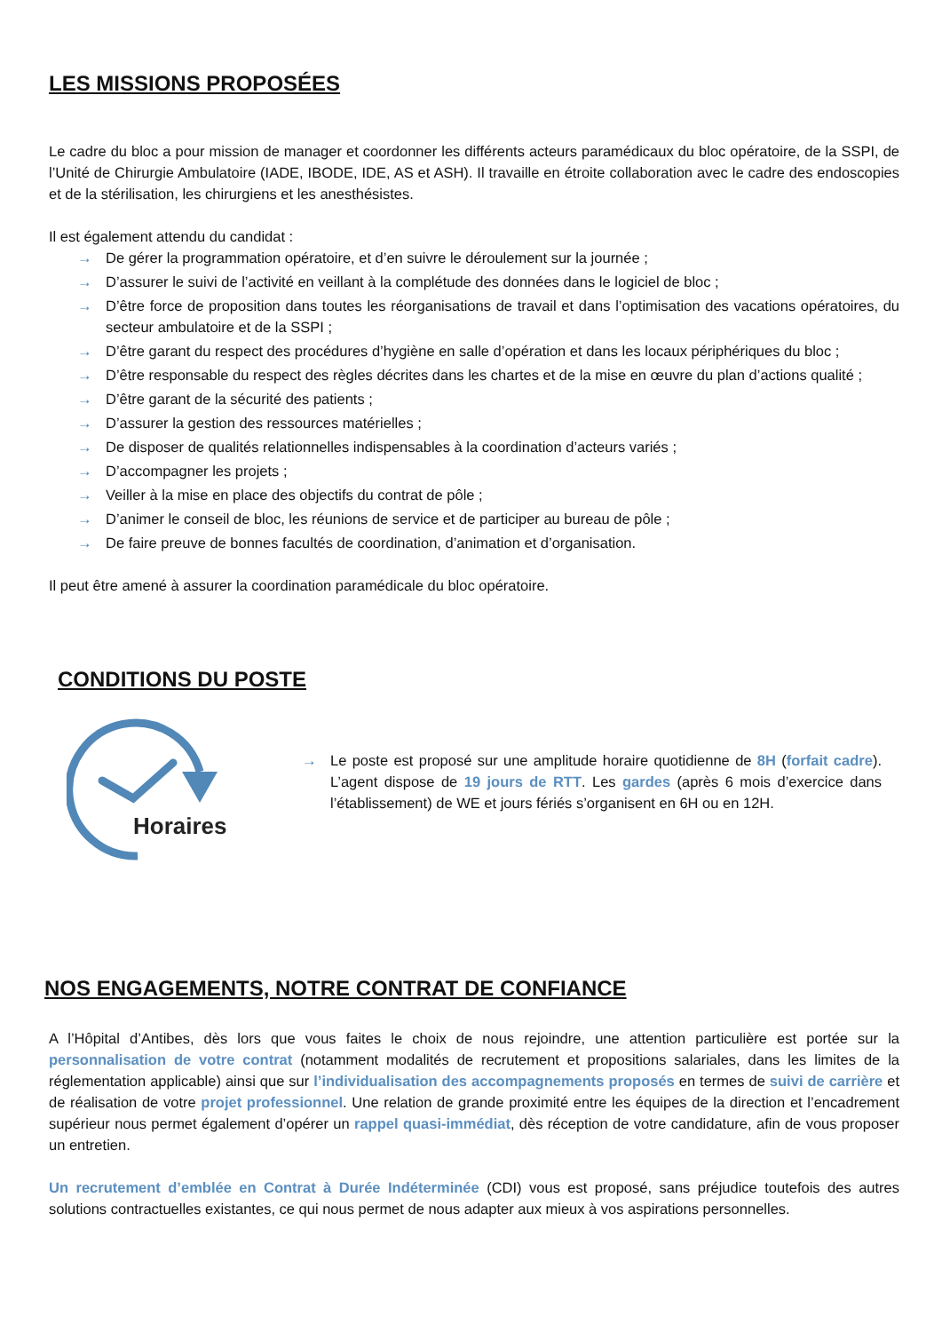LES MISSIONS PROPOSÉES
Le cadre du bloc a pour mission de manager et coordonner les différents acteurs paramédicaux du bloc opératoire, de la SSPI, de l’Unité de Chirurgie Ambulatoire (IADE, IBODE, IDE, AS et ASH). Il travaille en étroite collaboration avec le cadre des endoscopies et de la stérilisation, les chirurgiens et les anesthésistes.
Il est également attendu du candidat :
→ De gérer la programmation opératoire, et d’en suivre le déroulement sur la journée ;
→ D’assurer le suivi de l’activité en veillant à la complétude des données dans le logiciel de bloc ;
→ D’être force de proposition dans toutes les réorganisations de travail et dans l’optimisation des vacations opératoires, du secteur ambulatoire et de la SSPI ;
→ D’être garant du respect des procédures d’hygiène en salle d’opération et dans les locaux périphériques du bloc ;
→ D’être responsable du respect des règles décrites dans les chartes et de la mise en œuvre du plan d’actions qualité ;
→ D’être garant de la sécurité des patients ;
→ D’assurer la gestion des ressources matérielles ;
→ De disposer de qualités relationnelles indispensables à la coordination d’acteurs variés ;
→ D’accompagner les projets ;
→ Veiller à la mise en place des objectifs du contrat de pôle ;
→ D’animer le conseil de bloc, les réunions de service et de participer au bureau de pôle ;
→ De faire preuve de bonnes facultés de coordination, d’animation et d’organisation.
Il peut être amené à assurer la coordination paramédicale du bloc opératoire.
CONDITIONS DU POSTE
Horaires
→ Le poste est proposé sur une amplitude horaire quotidienne de 8H (forfait cadre). L’agent dispose de 19 jours de RTT. Les gardes (après 6 mois d’exercice dans l’établissement) de WE et jours fériés s’organisent en 6H ou en 12H.
NOS ENGAGEMENTS, NOTRE CONTRAT DE CONFIANCE
A l’Hôpital d’Antibes, dès lors que vous faites le choix de nous rejoindre, une attention particulière est portée sur la personnalisation de votre contrat (notamment modalités de recrutement et propositions salariales, dans les limites de la réglementation applicable) ainsi que sur l’individualisation des accompagnements proposés en termes de suivi de carrière et de réalisation de votre projet professionnel. Une relation de grande proximité entre les équipes de la direction et l’encadrement supérieur nous permet également d’opérer un rappel quasi-immédiat, dès réception de votre candidature, afin de vous proposer un entretien.
Un recrutement d’emblée en Contrat à Durée Indéterminée (CDI) vous est proposé, sans préjudice toutefois des autres solutions contractuelles existantes, ce qui nous permet de nous adapter aux mieux à vos aspirations personnelles.